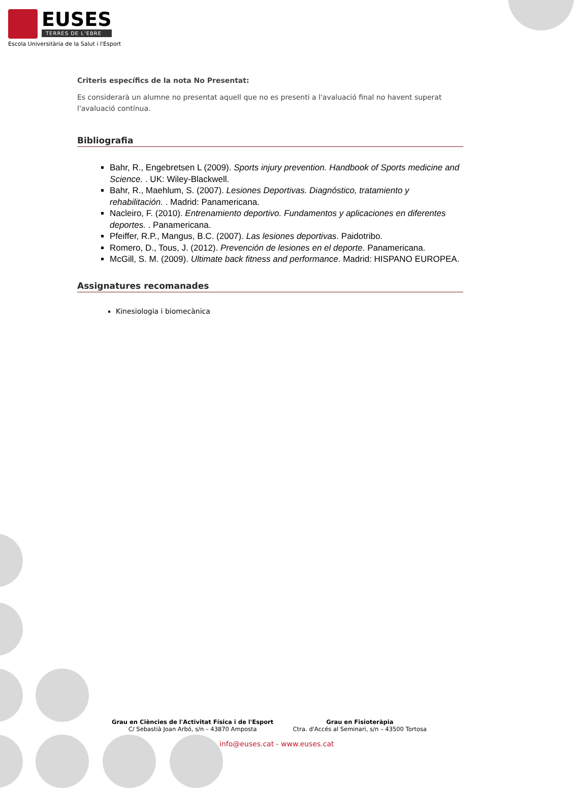EUSES
TERRES DE L'EBRE
Escola Universitària de la Salut i l'Esport
Criteris específics de la nota No Presentat:
Es considerarà un alumne no presentat aquell que no es presenti a l'avaluació final no havent superat l'avaluació contínua.
Bibliografia
Bahr, R., Engebretsen L (2009). Sports injury prevention. Handbook of Sports medicine and Science. . UK: Wiley-Blackwell.
Bahr, R., Maehlum, S. (2007). Lesiones Deportivas. Diagnóstico, tratamiento y rehabilitación. . Madrid: Panamericana.
Nacleiro, F. (2010). Entrenamiento deportivo. Fundamentos y aplicaciones en diferentes deportes. . Panamericana.
Pfeiffer, R.P., Mangus, B.C. (2007). Las lesiones deportivas. Paidotribo.
Romero, D., Tous, J. (2012). Prevención de lesiones en el deporte. Panamericana.
McGill, S. M. (2009). Ultimate back fitness and performance. Madrid: HISPANO EUROPEA.
Assignatures recomanades
Kinesiologia i biomecànica
Grau en Ciències de l'Activitat Física i de l'Esport
C/ Sebastià Joan Arbó, s/n – 43870 Amposta
Grau en Fisioteràpia
Ctra. d'Accés al Seminari, s/n – 43500 Tortosa
info@euses.cat - www.euses.cat